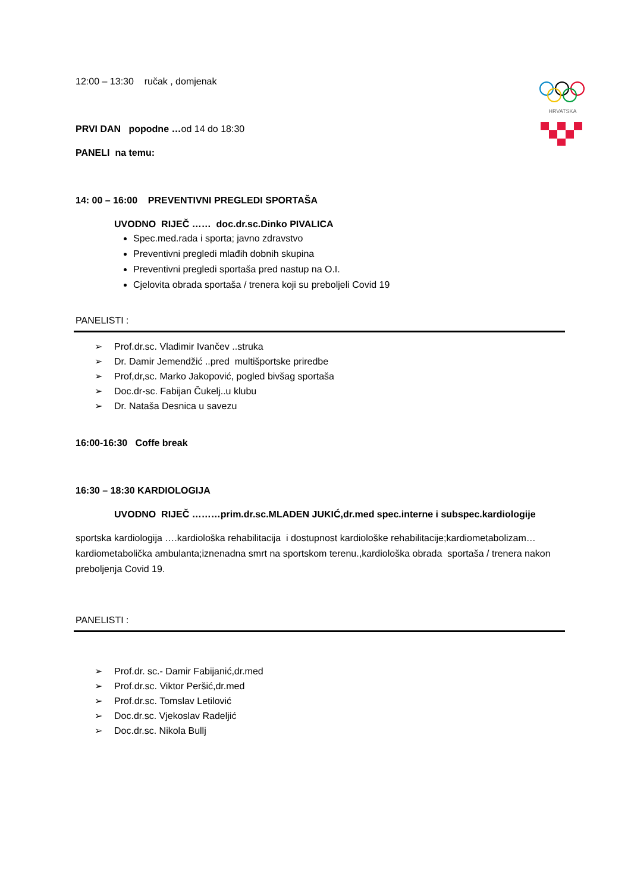HRVATSKA
12:00 – 13:30 ručak , domjenak
PRVI DAN popodne …od 14 do 18:30
PANELI na temu:
14: 00 – 16:00 PREVENTIVNI PREGLEDI SPORTAŠA
UVODNO RIJEČ …… doc.dr.sc.Dinko PIVALICA
Spec.med.rada i sporta; javno zdravstvo
Preventivni pregledi mlađih dobnih skupina
Preventivni pregledi sportaša pred nastup na O.I.
Cjelovita obrada sportaša / trenera koji su preboljeli Covid 19
PANELISTI :
➢ Prof.dr.sc. Vladimir Ivančev ..struka
➢ Dr. Damir Jemendžić ..pred multišportske priredbe
➢ Prof,dr,sc. Marko Jakopović, pogled bivšag sportaša
➢ Doc.dr-sc. Fabijan Čukelj..u klubu
➢ Dr. Nataša Desnica u savezu
16:00-16:30 Coffe break
16:30 – 18:30 KARDIOLOGIJA
UVODNO RIJEČ ………prim.dr.sc.MLADEN JUKIĆ,dr.med spec.interne i subspec.kardiologije
sportska kardiologija ….kardiološka rehabilitacija i dostupnost kardiološke rehabilitacije;kardiometabolizam…kardiometabolička ambulanta;iznenadna smrt na sportskom terenu.,kardiološka obrada sportaša / trenera nakon preboljenja Covid 19.
PANELISTI :
➢ Prof.dr. sc.- Damir Fabijanić,dr.med
➢ Prof.dr.sc. Viktor Peršić,dr.med
➢ Prof.dr.sc. Tomslav Letilović
➢ Doc.dr.sc. Vjekoslav Radeljić
➢ Doc.dr.sc. Nikola Bullj